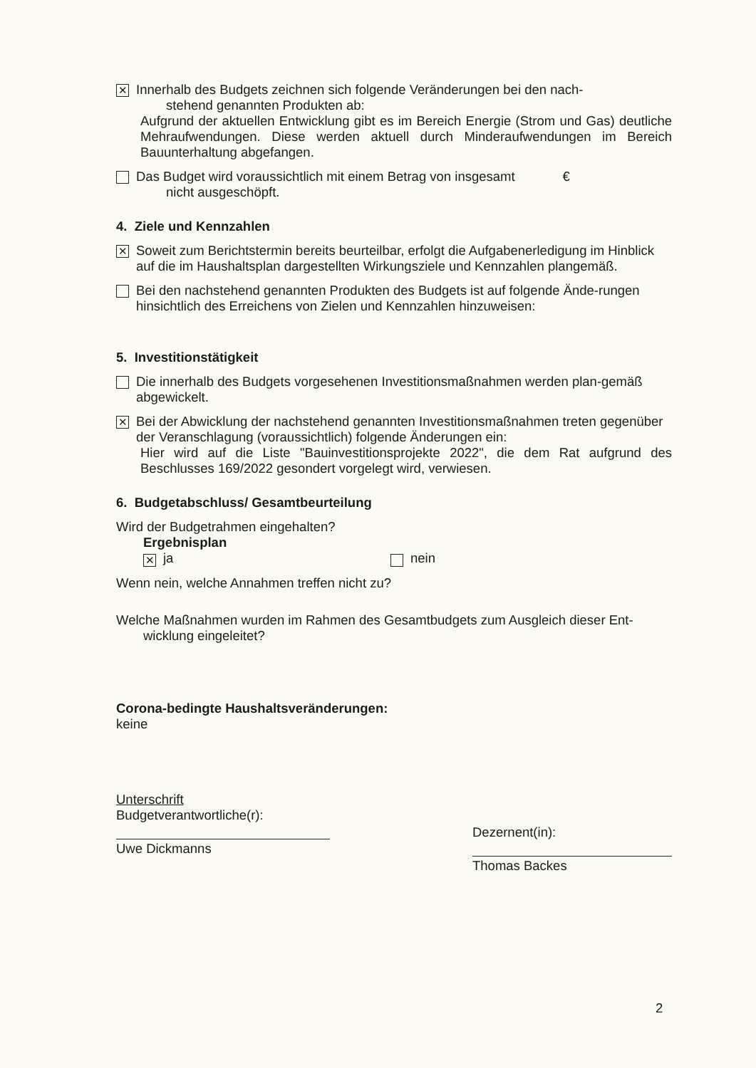✕
Innerhalb des Budgets zeichnen sich folgende Veränderungen bei den nach-
stehend genannten Produkten ab:
Aufgrund der aktuellen Entwicklung gibt es im Bereich Energie (Strom und Gas) deutliche Mehraufwendungen. Diese werden aktuell durch Minderaufwendungen im Bereich Bauunterhaltung abgefangen.
Das Budget wird voraussichtlich mit einem Betrag von insgesamt €
nicht ausgeschöpft.
4. Ziele und Kennzahlen
✕
Soweit zum Berichtstermin bereits beurteilbar, erfolgt die Aufgabenerledigung im Hinblick auf die im Haushaltsplan dargestellten Wirkungsziele und Kennzahlen plangemäß.
Bei den nachstehend genannten Produkten des Budgets ist auf folgende Ände-rungen hinsichtlich des Erreichens von Zielen und Kennzahlen hinzuweisen:
5. Investitionstätigkeit
Die innerhalb des Budgets vorgesehenen Investitionsmaßnahmen werden plan-gemäß abgewickelt.
✕
Bei der Abwicklung der nachstehend genannten Investitionsmaßnahmen treten gegenüber der Veranschlagung (voraussichtlich) folgende Änderungen ein:
Hier wird auf die Liste "Bauinvestitionsprojekte 2022", die dem Rat aufgrund des Beschlusses 169/2022 gesondert vorgelegt wird, verwiesen.
6. Budgetabschluss/ Gesamtbeurteilung
Wird der Budgetrahmen eingehalten?
Ergebnisplan
✕ ja nein
Wenn nein, welche Annahmen treffen nicht zu?
Welche Maßnahmen wurden im Rahmen des Gesamtbudgets zum Ausgleich dieser Ent-
wicklung eingeleitet?
Corona-bedingte Haushaltsveränderungen:
keine
Unterschrift
Budgetverantwortliche(r):
Uwe Dickmanns
Dezernent(in):
Thomas Backes
2